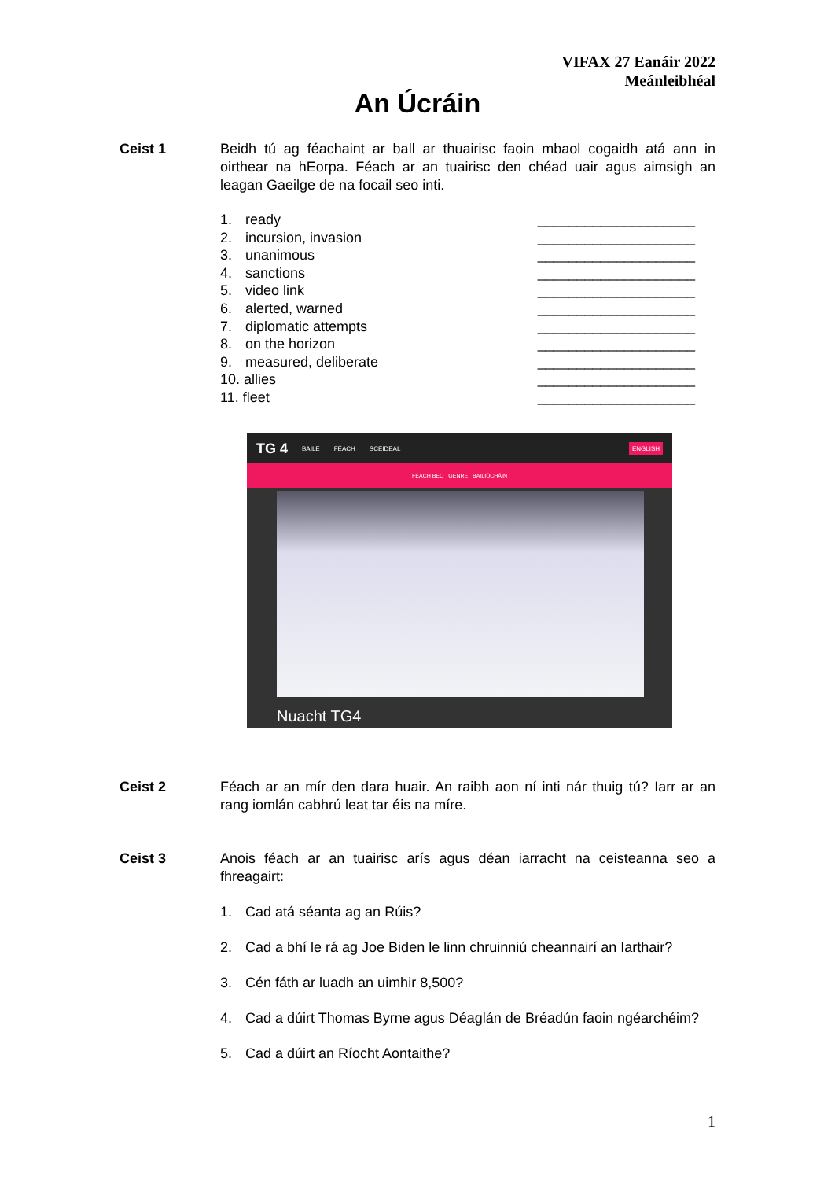VIFAX 27 Eanáir 2022
Meánleibhéal
An Úcráin
Ceist 1 Beidh tú ag féachaint ar ball ar thuairisc faoin mbaol cogaidh atá ann in oirthear na hEorpa. Féach ar an tuairisc den chéad uair agus aimsigh an leagan Gaeilge de na focail seo inti.
1. ready ____________________
2. incursion, invasion ____________________
3. unanimous ____________________
4. sanctions ____________________
5. video link ____________________
6. alerted, warned ____________________
7. diplomatic attempts ____________________
8. on the horizon ____________________
9. measured, deliberate ____________________
10. allies ____________________
11. fleet ____________________
TG 4 BAILE FÉACH SCEIDEAL ENGLISH
FÉACH BEO GENRE BAILIÚCHÁIN
Nuacht TG4
Ceist 2 Féach ar an mír den dara huair. An raibh aon ní inti nár thuig tú? Iarr ar an rang iomlán cabhrú leat tar éis na míre.
Ceist 3 Anois féach ar an tuairisc arís agus déan iarracht na ceisteanna seo a fhreagairt:
1. Cad atá séanta ag an Rúis?
2. Cad a bhí le rá ag Joe Biden le linn chruinniú cheannairí an Iarthair?
3. Cén fáth ar luadh an uimhir 8,500?
4. Cad a dúirt Thomas Byrne agus Déaglán de Bréadún faoin ngéarchéim?
5. Cad a dúirt an Ríocht Aontaithe?
1